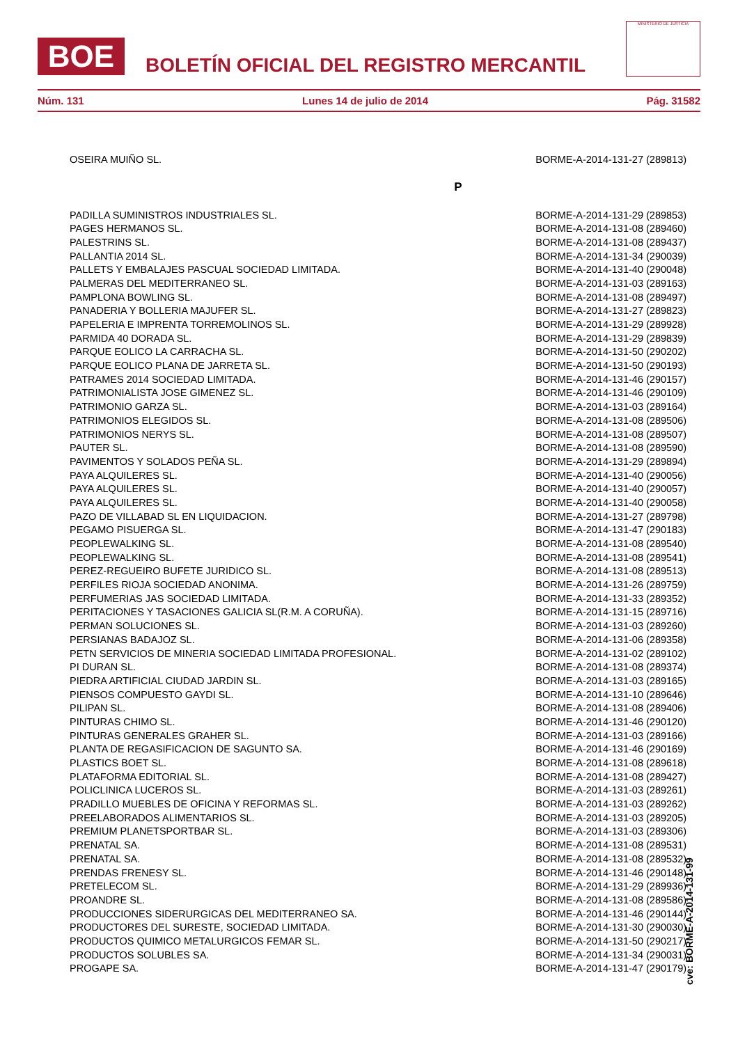BOE
BOLETÍN OFICIAL DEL REGISTRO MERCANTIL
MINISTERIO DE JUSTICIA
Núm. 131 Lunes 14 de julio de 2014 Pág. 31582
| OSEIRA MUIÑO SL. | BORME-A-2014-131-27 (289813) |
| P | |
| PADILLA SUMINISTROS INDUSTRIALES SL. | BORME-A-2014-131-29 (289853) |
| PAGES HERMANOS SL. | BORME-A-2014-131-08 (289460) |
| PALESTRINS SL. | BORME-A-2014-131-08 (289437) |
| PALLANTIA 2014 SL. | BORME-A-2014-131-34 (290039) |
| PALLETS Y EMBALAJES PASCUAL SOCIEDAD LIMITADA. | BORME-A-2014-131-40 (290048) |
| PALMERAS DEL MEDITERRANEO SL. | BORME-A-2014-131-03 (289163) |
| PAMPLONA BOWLING SL. | BORME-A-2014-131-08 (289497) |
| PANADERIA Y BOLLERIA MAJUFER SL. | BORME-A-2014-131-27 (289823) |
| PAPELERIA E IMPRENTA TORREMOLINOS SL. | BORME-A-2014-131-29 (289928) |
| PARMIDA 40 DORADA SL. | BORME-A-2014-131-29 (289839) |
| PARQUE EOLICO LA CARRACHA SL. | BORME-A-2014-131-50 (290202) |
| PARQUE EOLICO PLANA DE JARRETA SL. | BORME-A-2014-131-50 (290193) |
| PATRAMES 2014 SOCIEDAD LIMITADA. | BORME-A-2014-131-46 (290157) |
| PATRIMONIALISTA JOSE GIMENEZ SL. | BORME-A-2014-131-46 (290109) |
| PATRIMONIO GARZA SL. | BORME-A-2014-131-03 (289164) |
| PATRIMONIOS ELEGIDOS SL. | BORME-A-2014-131-08 (289506) |
| PATRIMONIOS NERYS SL. | BORME-A-2014-131-08 (289507) |
| PAUTER SL. | BORME-A-2014-131-08 (289590) |
| PAVIMENTOS Y SOLADOS PEÑA SL. | BORME-A-2014-131-29 (289894) |
| PAYA ALQUILERES SL. | BORME-A-2014-131-40 (290056) |
| PAYA ALQUILERES SL. | BORME-A-2014-131-40 (290057) |
| PAYA ALQUILERES SL. | BORME-A-2014-131-40 (290058) |
| PAZO DE VILLABAD SL EN LIQUIDACION. | BORME-A-2014-131-27 (289798) |
| PEGAMO PISUERGA SL. | BORME-A-2014-131-47 (290183) |
| PEOPLEWALKING SL. | BORME-A-2014-131-08 (289540) |
| PEOPLEWALKING SL. | BORME-A-2014-131-08 (289541) |
| PEREZ-REGUEIRO BUFETE JURIDICO SL. | BORME-A-2014-131-08 (289513) |
| PERFILES RIOJA SOCIEDAD ANONIMA. | BORME-A-2014-131-26 (289759) |
| PERFUMERIAS JAS SOCIEDAD LIMITADA. | BORME-A-2014-131-33 (289352) |
| PERITACIONES Y TASACIONES GALICIA SL(R.M. A CORUÑA). | BORME-A-2014-131-15 (289716) |
| PERMAN SOLUCIONES SL. | BORME-A-2014-131-03 (289260) |
| PERSIANAS BADAJOZ SL. | BORME-A-2014-131-06 (289358) |
| PETN SERVICIOS DE MINERIA SOCIEDAD LIMITADA PROFESIONAL. | BORME-A-2014-131-02 (289102) |
| PI DURAN SL. | BORME-A-2014-131-08 (289374) |
| PIEDRA ARTIFICIAL CIUDAD JARDIN SL. | BORME-A-2014-131-03 (289165) |
| PIENSOS COMPUESTO GAYDI SL. | BORME-A-2014-131-10 (289646) |
| PILIPAN SL. | BORME-A-2014-131-08 (289406) |
| PINTURAS CHIMO SL. | BORME-A-2014-131-46 (290120) |
| PINTURAS GENERALES GRAHER SL. | BORME-A-2014-131-03 (289166) |
| PLANTA DE REGASIFICACION DE SAGUNTO SA. | BORME-A-2014-131-46 (290169) |
| PLASTICS BOET SL. | BORME-A-2014-131-08 (289618) |
| PLATAFORMA EDITORIAL SL. | BORME-A-2014-131-08 (289427) |
| POLICLINICA LUCEROS SL. | BORME-A-2014-131-03 (289261) |
| PRADILLO MUEBLES DE OFICINA Y REFORMAS SL. | BORME-A-2014-131-03 (289262) |
| PREELABORADOS ALIMENTARIOS SL. | BORME-A-2014-131-03 (289205) |
| PREMIUM PLANETSPORTBAR SL. | BORME-A-2014-131-03 (289306) |
| PRENATAL SA. | BORME-A-2014-131-08 (289531) |
| PRENATAL SA. | BORME-A-2014-131-08 (289532) |
| PRENDAS FRENESY SL. | BORME-A-2014-131-46 (290148) |
| PRETELECOM SL. | BORME-A-2014-131-29 (289936) |
| PROANDRE SL. | BORME-A-2014-131-08 (289586) |
| PRODUCCIONES SIDERURGICAS DEL MEDITERRANEO SA. | BORME-A-2014-131-46 (290144) |
| PRODUCTORES DEL SURESTE, SOCIEDAD LIMITADA. | BORME-A-2014-131-30 (290030) |
| PRODUCTOS QUIMICO METALURGICOS FEMAR SL. | BORME-A-2014-131-50 (290217) |
| PRODUCTOS SOLUBLES SA. | BORME-A-2014-131-34 (290031) |
| PROGAPE SA. | BORME-A-2014-131-47 (290179) |
cve: BORME-A-2014-131-99